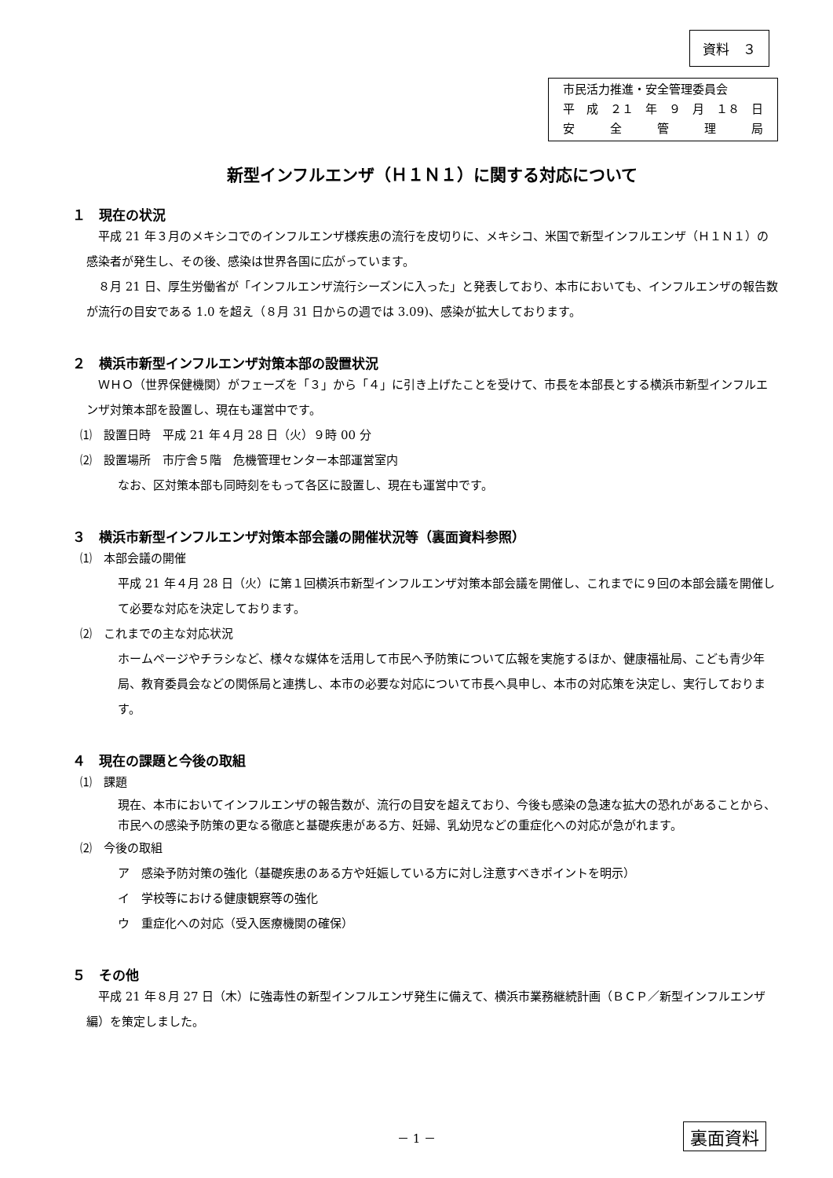資料　３
市民活力推進・安全管理委員会
平 成 ２１ 年 ９ 月 １８ 日
安全管理局
新型インフルエンザ（Ｈ１Ｎ１）に関する対応について
１　現在の状況
　平成 21 年３月のメキシコでのインフルエンザ様疾患の流行を皮切りに、メキシコ、米国で新型インフルエンザ（Ｈ１Ｎ１）の感染者が発生し、その後、感染は世界各国に広がっています。
　８月 21 日、厚生労働省が「インフルエンザ流行シーズンに入った」と発表しており、本市においても、インフルエンザの報告数が流行の目安である 1.0 を超え（８月 31 日からの週では 3.09)、感染が拡大しております。
２　横浜市新型インフルエンザ対策本部の設置状況
　ＷＨＯ（世界保健機関）がフェーズを「３」から「４」に引き上げたことを受けて、市長を本部長とする横浜市新型インフルエンザ対策本部を設置し、現在も運営中です。
⑴　設置日時　平成 21 年４月 28 日（火）９時 00 分
⑵　設置場所　市庁舎５階　危機管理センター本部運営室内
なお、区対策本部も同時刻をもって各区に設置し、現在も運営中です。
３　横浜市新型インフルエンザ対策本部会議の開催状況等（裏面資料参照）
⑴　本部会議の開催
平成 21 年４月 28 日（火）に第１回横浜市新型インフルエンザ対策本部会議を開催し、これまでに９回の本部会議を開催して必要な対応を決定しております。
⑵　これまでの主な対応状況
ホームページやチラシなど、様々な媒体を活用して市民へ予防策について広報を実施するほか、健康福祉局、こども青少年局、教育委員会などの関係局と連携し、本市の必要な対応について市長へ具申し、本市の対応策を決定し、実行しております。
４　現在の課題と今後の取組
⑴　課題
現在、本市においてインフルエンザの報告数が、流行の目安を超えており、今後も感染の急速な拡大の恐れがあることから、市民への感染予防策の更なる徹底と基礎疾患がある方、妊婦、乳幼児などの重症化への対応が急がれます。
⑵　今後の取組
ア　感染予防対策の強化（基礎疾患のある方や妊娠している方に対し注意すべきポイントを明示）
イ　学校等における健康観察等の強化
ウ　重症化への対応（受入医療機関の確保）
５　その他
　平成 21 年８月 27 日（木）に強毒性の新型インフルエンザ発生に備えて、横浜市業務継続計画（ＢＣＰ／新型インフルエンザ編）を策定しました。
－ 1 － 裏面資料